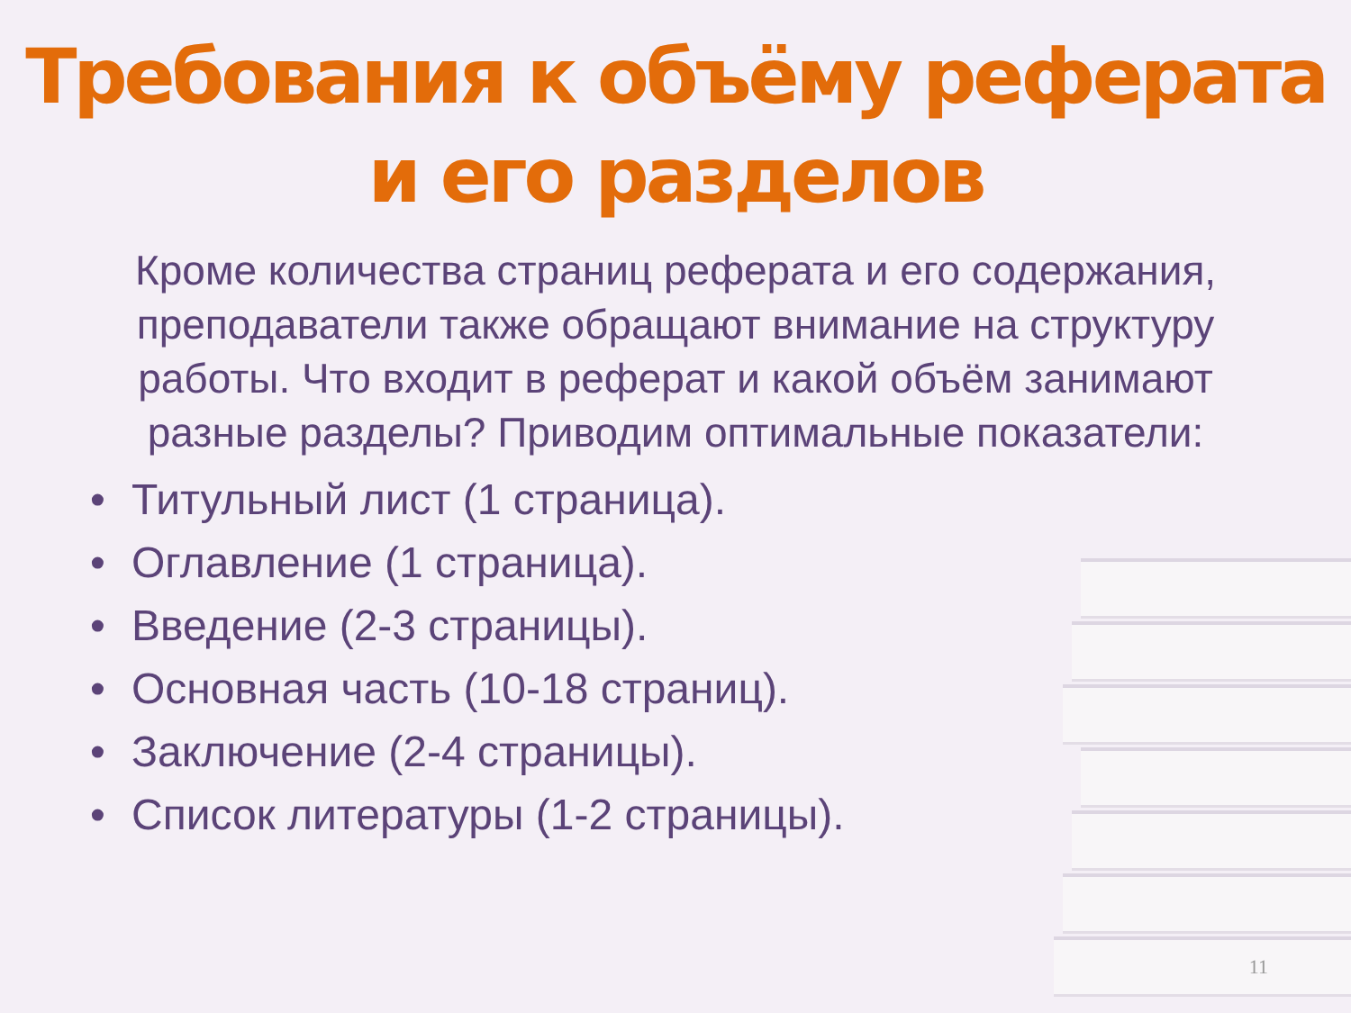Требования к объёму реферата
и его разделов
Кроме количества страниц реферата и его содержания, преподаватели также обращают внимание на структуру работы. Что входит в реферат и какой объём занимают разные разделы? Приводим оптимальные показатели:
• Титульный лист (1 страница).
• Оглавление (1 страница).
• Введение (2-3 страницы).
• Основная часть (10-18 страниц).
• Заключение (2-4 страницы).
• Список литературы (1-2 страницы).
11